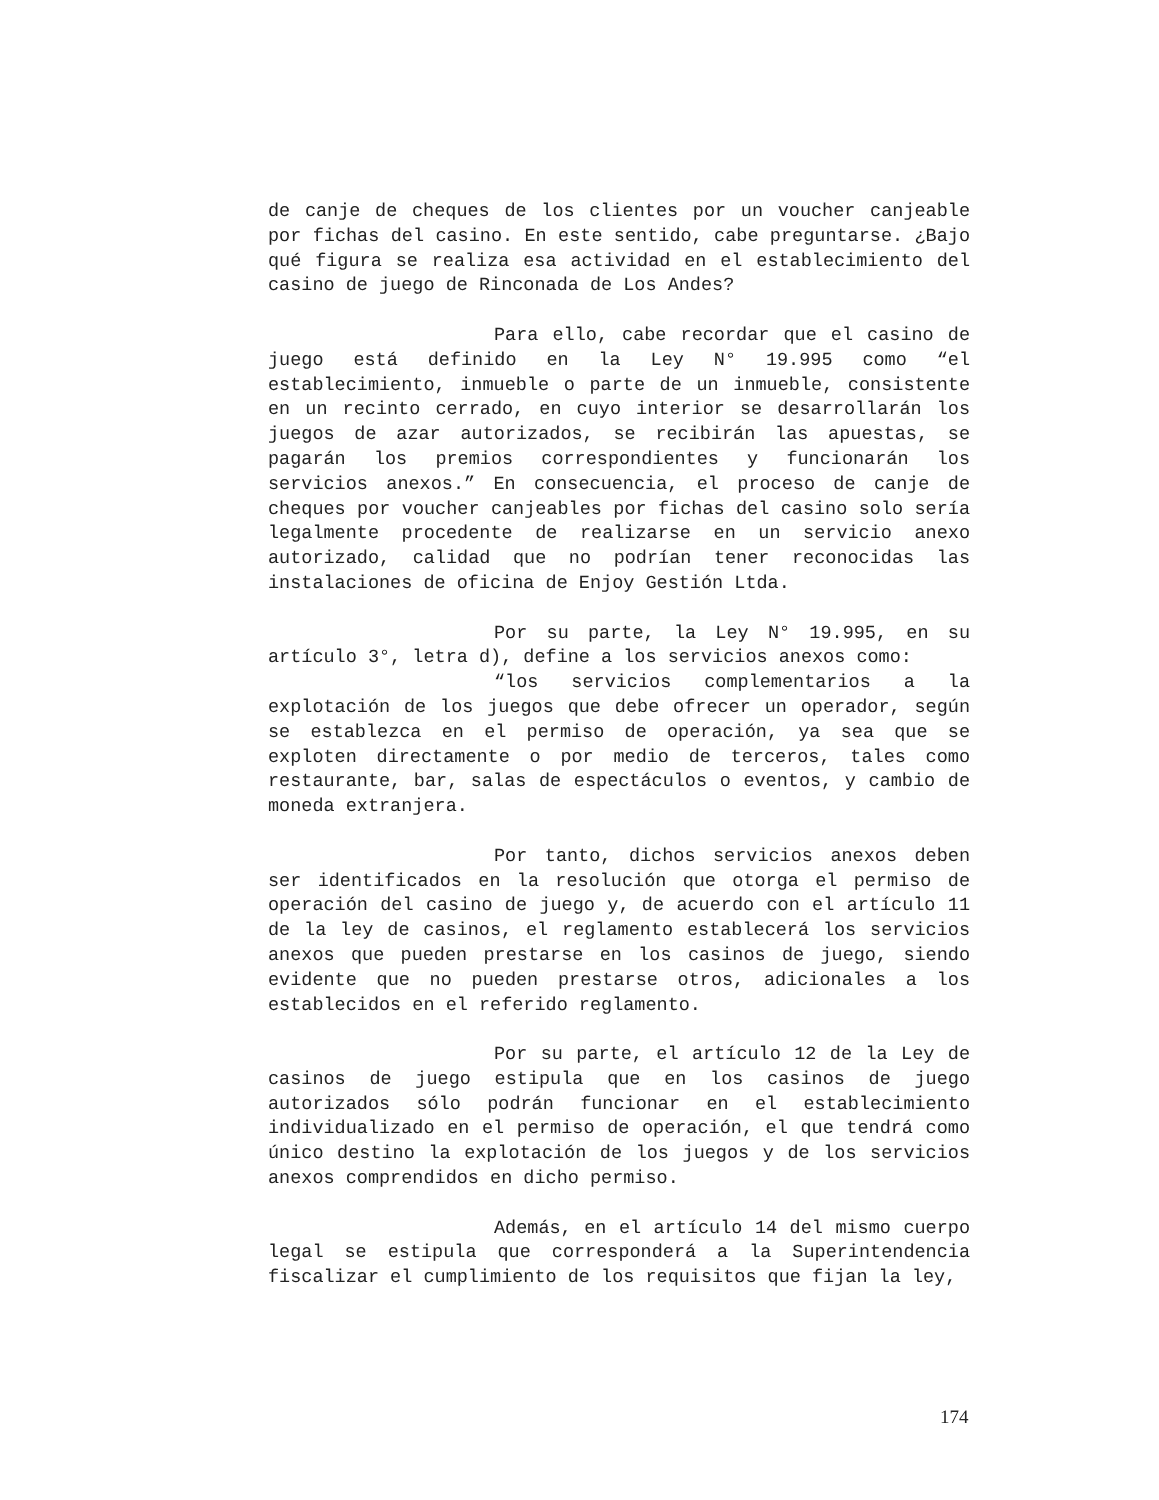de canje de cheques de los clientes por un voucher canjeable por fichas del casino. En este sentido, cabe preguntarse. ¿Bajo qué figura se realiza esa actividad en el establecimiento del casino de juego de Rinconada de Los Andes?
Para ello, cabe recordar que el casino de juego está definido en la Ley N° 19.995 como “el establecimiento, inmueble o parte de un inmueble, consistente en un recinto cerrado, en cuyo interior se desarrollarán los juegos de azar autorizados, se recibirán las apuestas, se pagarán los premios correspondientes y funcionarán los servicios anexos.” En consecuencia, el proceso de canje de cheques por voucher canjeables por fichas del casino solo sería legalmente procedente de realizarse en un servicio anexo autorizado, calidad que no podrían tener reconocidas las instalaciones de oficina de Enjoy Gestión Ltda.
Por su parte, la Ley N° 19.995, en su artículo 3°, letra d), define a los servicios anexos como:
“los servicios complementarios a la explotación de los juegos que debe ofrecer un operador, según se establezca en el permiso de operación, ya sea que se exploten directamente o por medio de terceros, tales como restaurante, bar, salas de espectáculos o eventos, y cambio de moneda extranjera.
Por tanto, dichos servicios anexos deben ser identificados en la resolución que otorga el permiso de operación del casino de juego y, de acuerdo con el artículo 11 de la ley de casinos, el reglamento establecerá los servicios anexos que pueden prestarse en los casinos de juego, siendo evidente que no pueden prestarse otros, adicionales a los establecidos en el referido reglamento.
Por su parte, el artículo 12 de la Ley de casinos de juego estipula que en los casinos de juego autorizados sólo podrán funcionar en el establecimiento individualizado en el permiso de operación, el que tendrá como único destino la explotación de los juegos y de los servicios anexos comprendidos en dicho permiso.
Además, en el artículo 14 del mismo cuerpo legal se estipula que corresponderá a la Superintendencia fiscalizar el cumplimiento de los requisitos que fijan la ley,
174